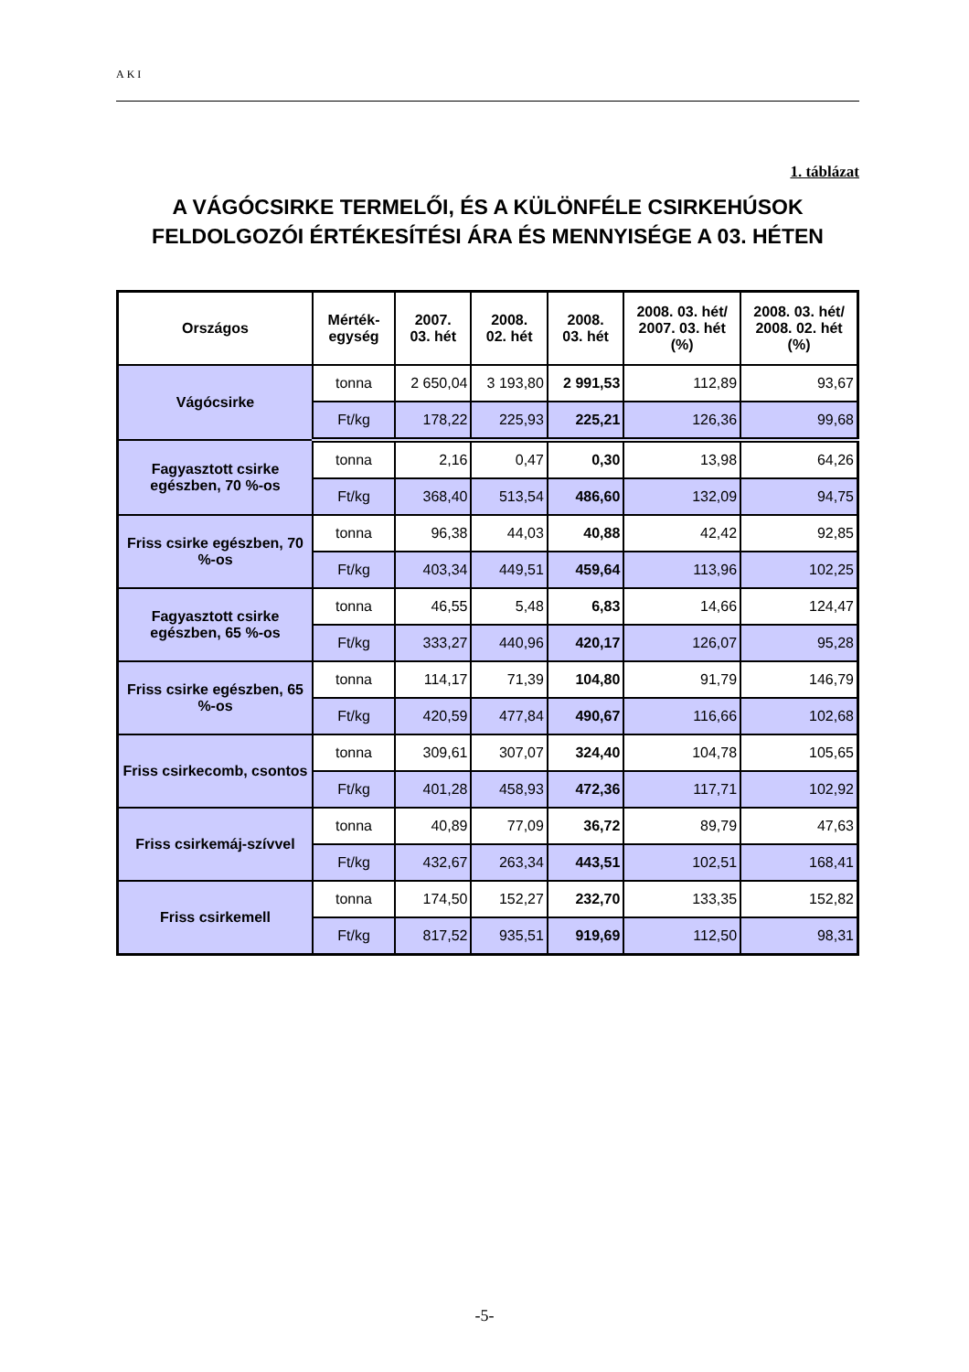AKI
1. táblázat
A VÁGÓCSIRKE TERMELŐI, ÉS A KÜLÖNFÉLE CSIRKEHÚSOK FELDOLGOZÓI ÉRTÉKESÍTÉSI ÁRA ÉS MENNYISÉGE A 03. HÉTEN
| Országos | Mérték- egység | 2007. 03. hét | 2008. 02. hét | 2008. 03. hét | 2008. 03. hét/ 2007. 03. hét (%) | 2008. 03. hét/ 2008. 02. hét (%) |
| --- | --- | --- | --- | --- | --- | --- |
| Vágócsirke | tonna | 2 650,04 | 3 193,80 | 2 991,53 | 112,89 | 93,67 |
| | Ft/kg | 178,22 | 225,93 | 225,21 | 126,36 | 99,68 |
| Fagyasztott csirke egészben, 70 %-os | tonna | 2,16 | 0,47 | 0,30 | 13,98 | 64,26 |
| | Ft/kg | 368,40 | 513,54 | 486,60 | 132,09 | 94,75 |
| Friss csirke egészben, 70 %-os | tonna | 96,38 | 44,03 | 40,88 | 42,42 | 92,85 |
| | Ft/kg | 403,34 | 449,51 | 459,64 | 113,96 | 102,25 |
| Fagyasztott csirke egészben, 65 %-os | tonna | 46,55 | 5,48 | 6,83 | 14,66 | 124,47 |
| | Ft/kg | 333,27 | 440,96 | 420,17 | 126,07 | 95,28 |
| Friss csirke egészben, 65 %-os | tonna | 114,17 | 71,39 | 104,80 | 91,79 | 146,79 |
| | Ft/kg | 420,59 | 477,84 | 490,67 | 116,66 | 102,68 |
| Friss csirkecomb, csontos | tonna | 309,61 | 307,07 | 324,40 | 104,78 | 105,65 |
| | Ft/kg | 401,28 | 458,93 | 472,36 | 117,71 | 102,92 |
| Friss csirkemáj-szívvel | tonna | 40,89 | 77,09 | 36,72 | 89,79 | 47,63 |
| | Ft/kg | 432,67 | 263,34 | 443,51 | 102,51 | 168,41 |
| Friss csirkemell | tonna | 174,50 | 152,27 | 232,70 | 133,35 | 152,82 |
| | Ft/kg | 817,52 | 935,51 | 919,69 | 112,50 | 98,31 |
-5-